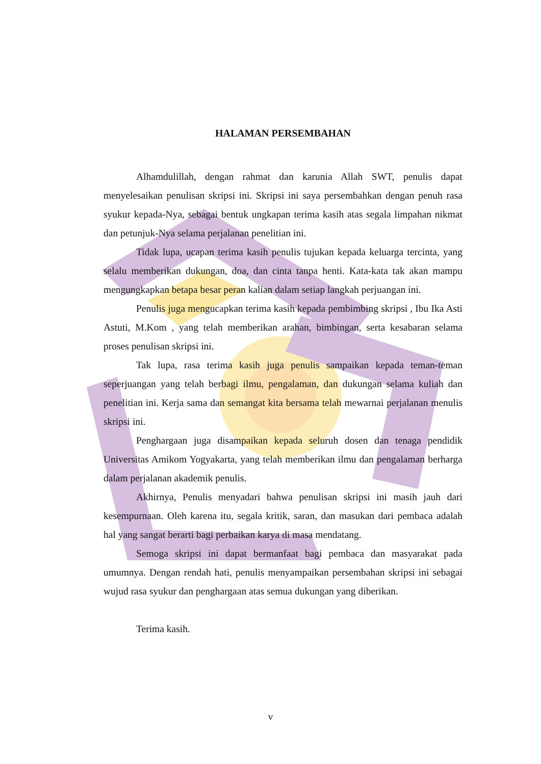HALAMAN PERSEMBAHAN
Alhamdulillah, dengan rahmat dan karunia Allah SWT, penulis dapat menyelesaikan penulisan skripsi ini. Skripsi ini saya persembahkan dengan penuh rasa syukur kepada-Nya, sebagai bentuk ungkapan terima kasih atas segala limpahan nikmat dan petunjuk-Nya selama perjalanan penelitian ini.
Tidak lupa, ucapan terima kasih penulis tujukan kepada keluarga tercinta, yang selalu memberikan dukungan, doa, dan cinta tanpa henti. Kata-kata tak akan mampu mengungkapkan betapa besar peran kalian dalam setiap langkah perjuangan ini.
Penulis juga mengucapkan terima kasih kepada pembimbing skripsi , Ibu Ika Asti Astuti, M.Kom , yang telah memberikan arahan, bimbingan, serta kesabaran selama proses penulisan skripsi ini.
Tak lupa, rasa terima kasih juga penulis sampaikan kepada teman-teman seperjuangan yang telah berbagi ilmu, pengalaman, dan dukungan selama kuliah dan penelitian ini. Kerja sama dan semangat kita bersama telah mewarnai perjalanan menulis skripsi ini.
Penghargaan juga disampaikan kepada seluruh dosen dan tenaga pendidik Universitas Amikom Yogyakarta, yang telah memberikan ilmu dan pengalaman berharga dalam perjalanan akademik penulis.
Akhirnya, Penulis menyadari bahwa penulisan skripsi ini masih jauh dari kesempurnaan. Oleh karena itu, segala kritik, saran, dan masukan dari pembaca adalah hal yang sangat berarti bagi perbaikan karya di masa mendatang.
Semoga skripsi ini dapat bermanfaat bagi pembaca dan masyarakat pada umumnya. Dengan rendah hati, penulis menyampaikan persembahan skripsi ini sebagai wujud rasa syukur dan penghargaan atas semua dukungan yang diberikan.
Terima kasih.
v